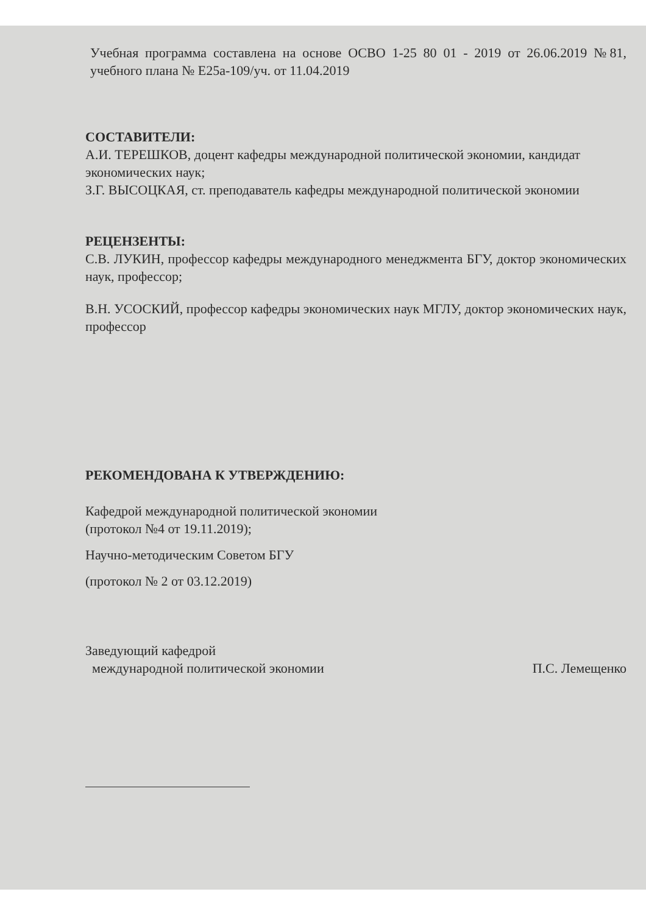Учебная программа составлена на основе ОСВО 1-25 80 01 - 2019 от 26.06.2019 №81, учебного плана № Е25а-109/уч. от 11.04.2019
СОСТАВИТЕЛИ:
А.И. ТЕРЕШКОВ, доцент кафедры международной политической экономии, кандидат экономических наук;
З.Г. ВЫСОЦКАЯ, ст. преподаватель кафедры международной политической экономии
РЕЦЕНЗЕНТЫ:
С.В. ЛУКИН, профессор кафедры международного менеджмента БГУ, доктор экономических наук, профессор;
В.Н. УСОСКИЙ, профессор кафедры экономических наук МГЛУ, доктор экономических наук, профессор
РЕКОМЕНДОВАНА К УТВЕРЖДЕНИЮ:
Кафедрой международной политической экономии
(протокол №4 от 19.11.2019);
Научно-методическим Советом БГУ
(протокол № 2 от 03.12.2019)
Заведующий кафедрой
международной политической экономии
П.С. Лемещенко